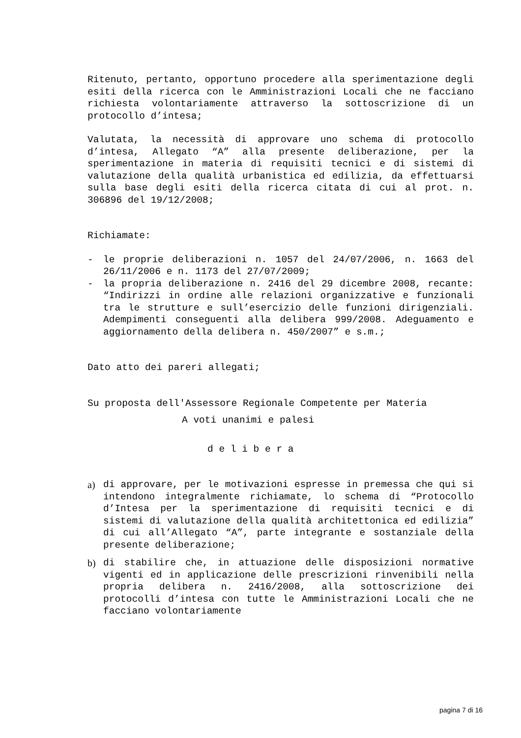Ritenuto, pertanto, opportuno procedere alla sperimentazione degli esiti della ricerca con le Amministrazioni Locali che ne facciano richiesta volontariamente attraverso la sottoscrizione di un protocollo d’intesa;
Valutata, la necessità di approvare uno schema di protocollo d’intesa, Allegato “A” alla presente deliberazione, per la sperimentazione in materia di requisiti tecnici e di sistemi di valutazione della qualità urbanistica ed edilizia, da effettuarsi sulla base degli esiti della ricerca citata di cui al prot. n. 306896 del 19/12/2008;
Richiamate:
- le proprie deliberazioni n. 1057 del 24/07/2006, n. 1663 del 26/11/2006 e n. 1173 del 27/07/2009;
- la propria deliberazione n. 2416 del 29 dicembre 2008, recante: “Indirizzi in ordine alle relazioni organizzative e funzionali tra le strutture e sull’esercizio delle funzioni dirigenziali. Adempimenti conseguenti alla delibera 999/2008. Adeguamento e aggiornamento della delibera n. 450/2007” e s.m.;
Dato atto dei pareri allegati;
Su proposta dell'Assessore Regionale Competente per Materia
A voti unanimi e palesi
d e l i b e r a
a) di approvare, per le motivazioni espresse in premessa che qui si intendono integralmente richiamate, lo schema di “Protocollo d’Intesa per la sperimentazione di requisiti tecnici e di sistemi di valutazione della qualità architettonica ed edilizia” di cui all’Allegato “A”, parte integrante e sostanziale della presente deliberazione;
b) di stabilire che, in attuazione delle disposizioni normative vigenti ed in applicazione delle prescrizioni rinvenibili nella propria delibera n. 2416/2008, alla sottoscrizione dei protocolli d’intesa con tutte le Amministrazioni Locali che ne facciano volontariamente
pagina 7 di 16